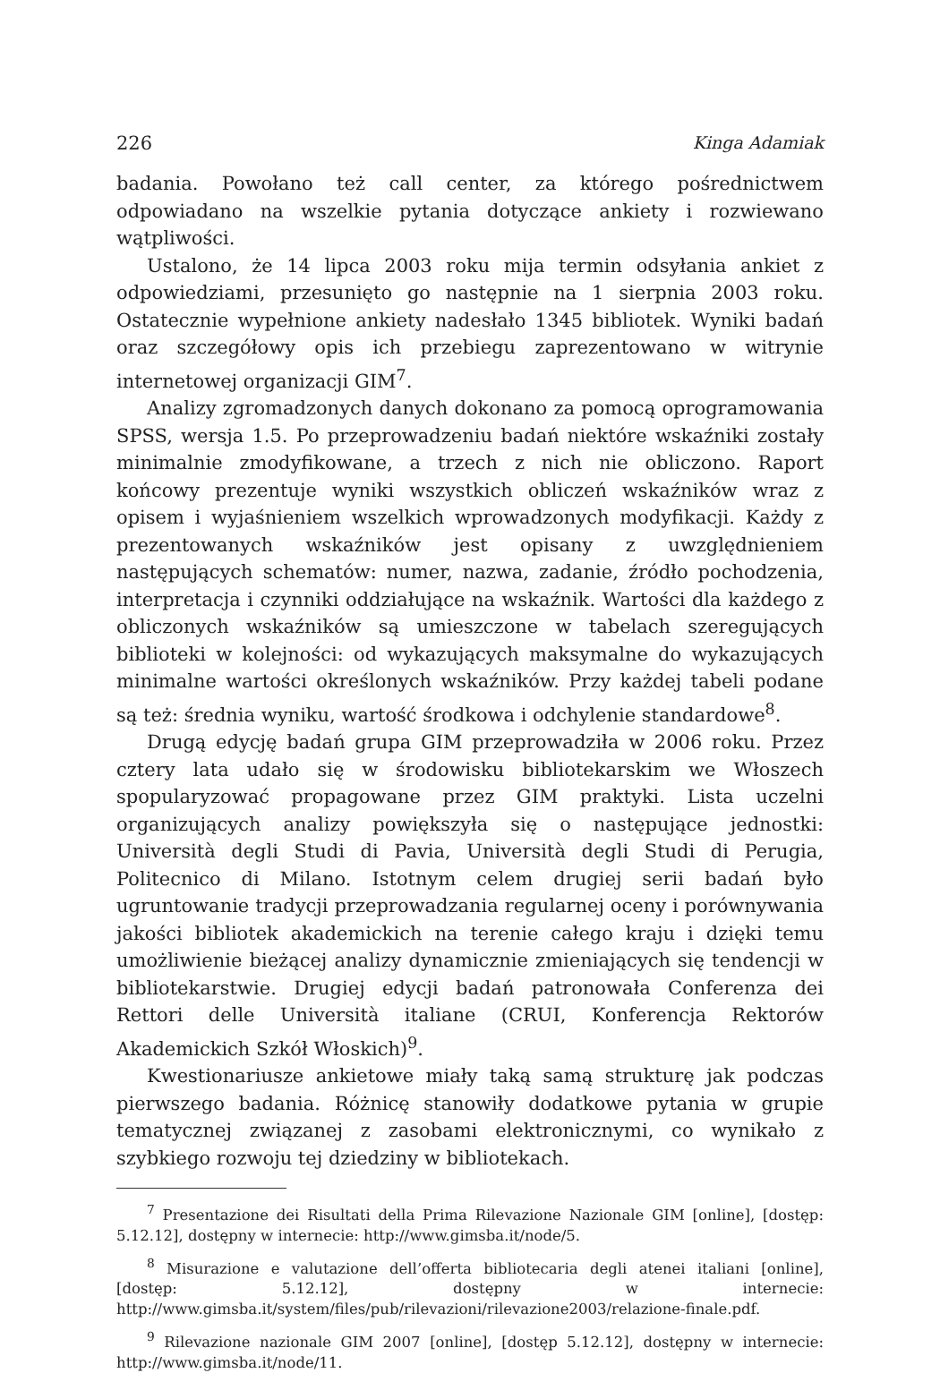226 Kinga Adamiak
badania. Powołano też call center, za którego pośrednictwem odpowiadano na wszelkie pytania dotyczące ankiety i rozwiewano wątpliwości.
Ustalono, że 14 lipca 2003 roku mija termin odsyłania ankiet z odpowiedziami, przesunięto go następnie na 1 sierpnia 2003 roku. Ostatecznie wypełnione ankiety nadesłało 1345 bibliotek. Wyniki badań oraz szczegółowy opis ich przebiegu zaprezentowano w witrynie internetowej organizacji GIM<sup>7</sup>.
Analizy zgromadzonych danych dokonano za pomocą oprogramowania SPSS, wersja 1.5. Po przeprowadzeniu badań niektóre wskaźniki zostały minimalnie zmodyfikowane, a trzech z nich nie obliczono. Raport końcowy prezentuje wyniki wszystkich obliczeń wskaźników wraz z opisem i wyjaśnieniem wszelkich wprowadzonych modyfikacji. Każdy z prezentowanych wskaźników jest opisany z uwzględnieniem następujących schematów: numer, nazwa, zadanie, źródło pochodzenia, interpretacja i czynniki oddziałujące na wskaźnik. Wartości dla każdego z obliczonych wskaźników są umieszczone w tabelach szeregujących biblioteki w kolejności: od wykazujących maksymalne do wykazujących minimalne wartości określonych wskaźników. Przy każdej tabeli podane są też: średnia wyniku, wartość środkowa i odchylenie standardowe<sup>8</sup>.
Drugą edycję badań grupa GIM przeprowadziła w 2006 roku. Przez cztery lata udało się w środowisku bibliotekarskim we Włoszech spopularyzować propagowane przez GIM praktyki. Lista uczelni organizujących analizy powiększyła się o następujące jednostki: Università degli Studi di Pavia, Università degli Studi di Perugia, Politecnico di Milano. Istotnym celem drugiej serii badań było ugruntowanie tradycji przeprowadzania regularnej oceny i porównywania jakości bibliotek akademickich na terenie całego kraju i dzięki temu umożliwienie bieżącej analizy dynamicznie zmieniających się tendencji w bibliotekarstwie. Drugiej edycji badań patronowała Conferenza dei Rettori delle Università italiane (CRUI, Konferencja Rektorów Akademickich Szkół Włoskich)<sup>9</sup>.
Kwestionariusze ankietowe miały taką samą strukturę jak podczas pierwszego badania. Różnicę stanowiły dodatkowe pytania w grupie tematycznej związanej z zasobami elektronicznymi, co wynikało z szybkiego rozwoju tej dziedziny w bibliotekach.
<sup>7</sup> Presentazione dei Risultati della Prima Rilevazione Nazionale GIM [online], [dostęp: 5.12.12], dostępny w internecie: http://www.gimsba.it/node/5.
<sup>8</sup> Misurazione e valutazione dell’offerta bibliotecaria degli atenei italiani [online], [dostęp: 5.12.12], dostępny w internecie: http://www.gimsba.it/system/files/pub/rilevazioni/rilevazione2003/relazione-finale.pdf.
<sup>9</sup> Rilevazione nazionale GIM 2007 [online], [dostęp 5.12.12], dostępny w internecie: http://www.gimsba.it/node/11.